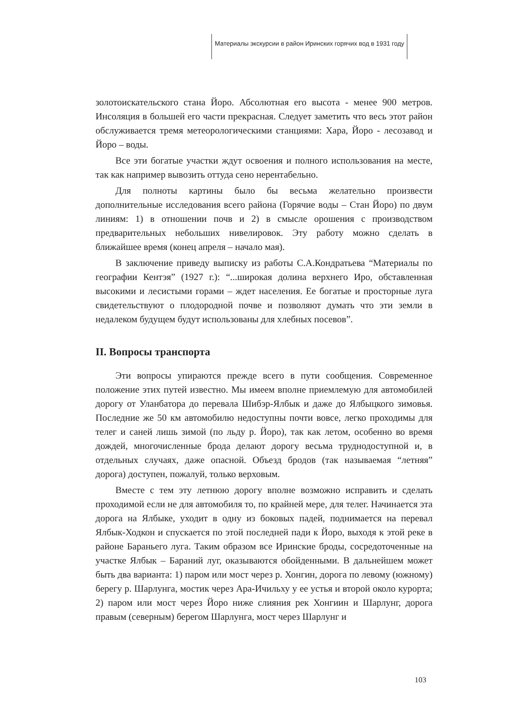Материалы экскурсии в район Иринских горячих вод в 1931 году
золотоискательского стана Йоро. Абсолютная его высота - менее 900 метров. Инсоляция в большей его части прекрасная. Следует заметить что весь этот район обслуживается тремя метеорологическими станциями: Хара, Йоро - лесозавод и Йоро – воды.
Все эти богатые участки ждут освоения и полного использования на месте, так как например вывозить оттуда сено нерентабельно.
Для полноты картины было бы весьма желательно произвести дополнительные исследования всего района (Горячие воды – Стан Йоро) по двум линиям: 1) в отношении почв и 2) в смысле орошения с производством предварительных небольших нивелировок. Эту работу можно сделать в ближайшее время (конец апреля – начало мая).
В заключение приведу выписку из работы С.А.Кондратьева “Материалы по географии Кентэя” (1927 г.): “...широкая долина верхнего Иро, обставленная высокими и лесистыми горами – ждет населения. Ее богатые и просторные луга свидетельствуют о плодородной почве и позволяют думать что эти земли в недалеком будущем будут использованы для хлебных посевов”.
II. Вопросы транспорта
Эти вопросы упираются прежде всего в пути сообщения. Современное положение этих путей известно. Мы имеем вполне приемлемую для автомобилей дорогу от Уланбатора до перевала Шибэр-Ялбык и даже до Ялбыцкого зимовья. Последние же 50 км автомобилю недоступны почти вовсе, легко проходимы для телег и саней лишь зимой (по льду р. Йоро), так как летом, особенно во время дождей, многочисленные брода делают дорогу весьма труднодоступной и, в отдельных случаях, даже опасной. Объезд бродов (так называемая “летняя” дорога) доступен, пожалуй, только верховым.
Вместе с тем эту летнюю дорогу вполне возможно исправить и сделать проходимой если не для автомобиля то, по крайней мере, для телег. Начинается эта дорога на Ялбыке, уходит в одну из боковых падей, поднимается на перевал Ялбык-Ходкон и спускается по этой последней пади к Йоро, выходя к этой реке в районе Бараньего луга. Таким образом все Иринские броды, сосредоточенные на участке Ялбык – Бараний луг, оказываются обойденными. В дальнейшем может быть два варианта: 1) паром или мост через р. Хонгин, дорога по левому (южному) берегу р. Шарлунга, мостик через Ара-Ичильху у ее устья и второй около курорта; 2) паром или мост через Йоро ниже слияния рек Хонгиин и Шарлунг, дорога правым (северным) берегом Шарлунга, мост через Шарлунг и
103